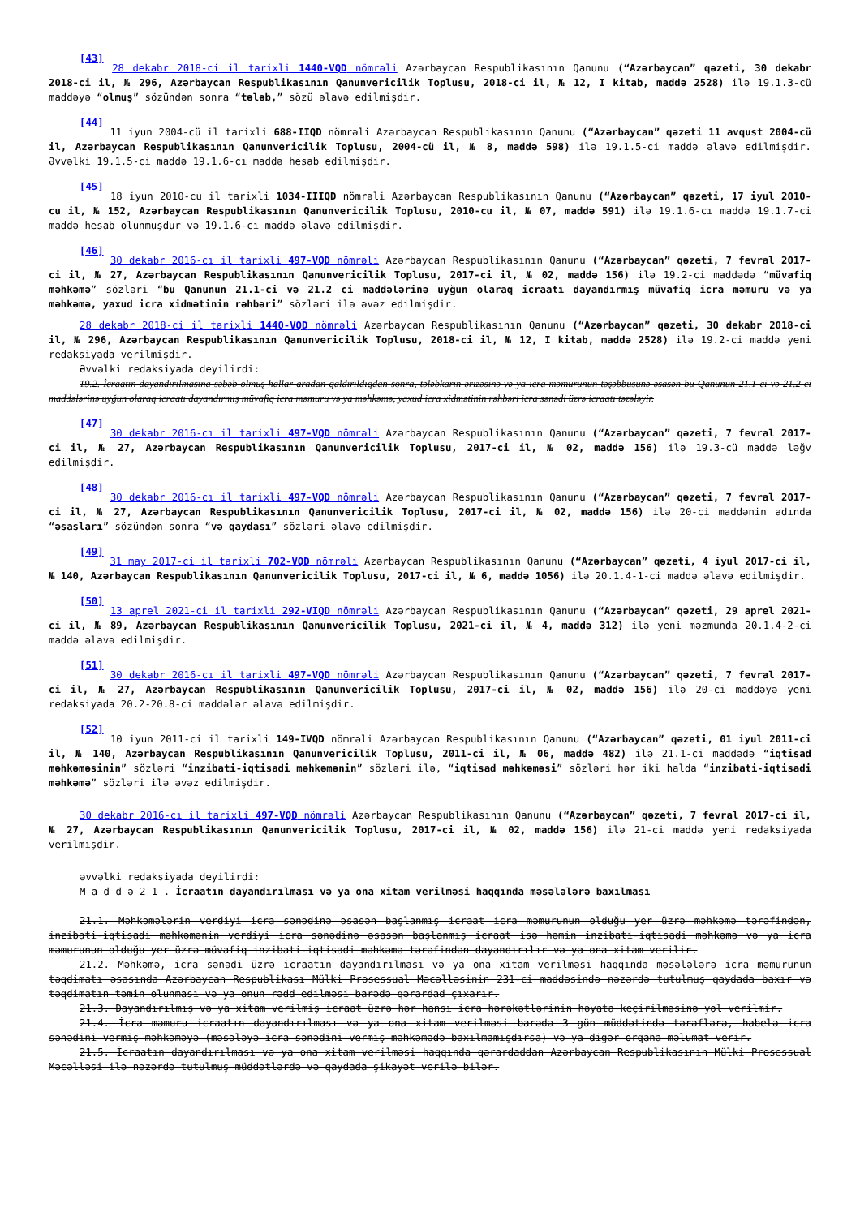<sup>[43]</sup> 28 dekabr 2018-ci il tarixli 1440-VQD nömrəli Azərbaycan Respublikasının Qanunu (“Azərbaycan” qəzeti, 30 dekabr 2018-ci il, № 296, Azərbaycan Respublikasının Qanunvericilik Toplusu, 2018-ci il, № 12, I kitab, maddə 2528) ilə 19.1.3-cü maddəyə “olmuş” sözündən sonra “tələb,” sözü əlavə edilmişdir.
<sup>[44]</sup> 11 iyun 2004-cü il tarixli 688-IIQD nömrəli Azərbaycan Respublikasının Qanunu (“Azərbaycan” qəzeti 11 avqust 2004-cü il, Azərbaycan Respublikasının Qanunvericilik Toplusu, 2004-cü il, № 8, maddə 598) ilə 19.1.5-ci maddə əlavə edilmişdir. Əvvəlki 19.1.5-ci maddə 19.1.6-cı maddə hesab edilmişdir.
<sup>[45]</sup> 18 iyun 2010-cu il tarixli 1034-IIIQD nömrəli Azərbaycan Respublikasının Qanunu (“Azərbaycan” qəzeti, 17 iyul 2010-cu il, № 152, Azərbaycan Respublikasının Qanunvericilik Toplusu, 2010-cu il, № 07, maddə 591) ilə 19.1.6-cı maddə 19.1.7-ci maddə hesab olunmuşdur və 19.1.6-cı maddə əlavə edilmişdir.
<sup>[46]</sup> 30 dekabr 2016-cı il tarixli 497-VQD nömrəli Azərbaycan Respublikasının Qanunu (“Azərbaycan” qəzeti, 7 fevral 2017-ci il, № 27, Azərbaycan Respublikasının Qanunvericilik Toplusu, 2017-ci il, № 02, maddə 156) ilə 19.2-ci maddədə “müvafiq məhkəmə” sözləri “bu Qanunun 21.1-ci və 21.2 ci maddələrinə uyğun olaraq icraatı dayandırmış müvafiq icra məmuru və ya məhkəmə, yaxud icra xidmətinin rəhbəri” sözləri ilə əvəz edilmişdir.
28 dekabr 2018-ci il tarixli 1440-VQD nömrəli Azərbaycan Respublikasının Qanunu (“Azərbaycan” qəzeti, 30 dekabr 2018-ci il, № 296, Azərbaycan Respublikasının Qanunvericilik Toplusu, 2018-ci il, № 12, I kitab, maddə 2528) ilə 19.2-ci maddə yeni redaksiyada verilmişdir.
Əvvəlki redaksiyada deyilirdi:
19.2. İcraatın dayandırılmasına səbəb olmuş hallar aradan qaldırıldıqdan sonra, tələbkarın ərizəsinə və ya icra məmurunun təşəbbüsünə əsasən bu Qanunun 21.1-ci və 21.2 ci maddələrinə uyğun olaraq icraatı dayandırmış müvafiq icra məmuru və ya məhkəmə, yaxud icra xidmətinin rəhbəri icra sənədi üzrə icraatı təzələyir.
<sup>[47]</sup> 30 dekabr 2016-cı il tarixli 497-VQD nömrəli Azərbaycan Respublikasının Qanunu (“Azərbaycan” qəzeti, 7 fevral 2017-ci il, № 27, Azərbaycan Respublikasının Qanunvericilik Toplusu, 2017-ci il, № 02, maddə 156) ilə 19.3-cü maddə ləğv edilmişdir.
<sup>[48]</sup> 30 dekabr 2016-cı il tarixli 497-VQD nömrəli Azərbaycan Respublikasının Qanunu (“Azərbaycan” qəzeti, 7 fevral 2017-ci il, № 27, Azərbaycan Respublikasının Qanunvericilik Toplusu, 2017-ci il, № 02, maddə 156) ilə 20-ci maddənin adında “əsasları” sözündən sonra “və qaydası” sözləri əlavə edilmişdir.
<sup>[49]</sup> 31 may 2017-ci il tarixli 702-VQD nömrəli Azərbaycan Respublikasının Qanunu (“Azərbaycan” qəzeti, 4 iyul 2017-ci il, № 140, Azərbaycan Respublikasının Qanunvericilik Toplusu, 2017-ci il, № 6, maddə 1056) ilə 20.1.4-1-ci maddə əlavə edilmişdir.
<sup>[50]</sup> 13 aprel 2021-ci il tarixli 292-VIQD nömrəli Azərbaycan Respublikasının Qanunu (“Azərbaycan” qəzeti, 29 aprel 2021-ci il, № 89, Azərbaycan Respublikasının Qanunvericilik Toplusu, 2021-ci il, № 4, maddə 312) ilə yeni məzmunda 20.1.4-2-ci maddə əlavə edilmişdir.
<sup>[51]</sup> 30 dekabr 2016-cı il tarixli 497-VQD nömrəli Azərbaycan Respublikasının Qanunu (“Azərbaycan” qəzeti, 7 fevral 2017-ci il, № 27, Azərbaycan Respublikasının Qanunvericilik Toplusu, 2017-ci il, № 02, maddə 156) ilə 20-ci maddəyə yeni redaksiyada 20.2-20.8-ci maddələr əlavə edilmişdir.
<sup>[52]</sup> 10 iyun 2011-ci il tarixli 149-IVQD nömrəli Azərbaycan Respublikasının Qanunu (“Azərbaycan” qəzeti, 01 iyul 2011-ci il, № 140, Azərbaycan Respublikasının Qanunvericilik Toplusu, 2011-ci il, № 06, maddə 482) ilə 21.1-ci maddədə “iqtisad məhkəməsinin” sözləri “inzibati-iqtisadi məhkəmənin” sözləri ilə, “iqtisad məhkəməsi” sözləri hər iki halda “inzibati-iqtisadi məhkəmə” sözləri ilə əvəz edilmişdir.
30 dekabr 2016-cı il tarixli 497-VQD nömrəli Azərbaycan Respublikasının Qanunu (“Azərbaycan” qəzeti, 7 fevral 2017-ci il, № 27, Azərbaycan Respublikasının Qanunvericilik Toplusu, 2017-ci il, № 02, maddə 156) ilə 21-ci maddə yeni redaksiyada verilmişdir.
əvvəlki redaksiyada deyilirdi:
M a d d ə 2 1 . İcraatın dayandırılması və ya ona xitam verilməsi haqqında məsələlərə baxılması
21.1. Məhkəmələrin verdiyi icra sənədinə əsasən başlanmış icraat icra məmurunun olduğu yer üzrə məhkəmə tərəfindən, inzibati-iqtisadi məhkəmənin verdiyi icra sənədinə əsasən başlanmış icraat isə həmin inzibati-iqtisadi məhkəmə və ya icra məmurunun olduğu yer üzrə müvafiq inzibati-iqtisadi məhkəmə tərəfindən dayandırılır və ya ona xitam verilir.
21.2. Məhkəmə, icra sənədi üzrə icraatın dayandırılması və ya ona xitam verilməsi haqqında məsələlərə icra məmurunun təqdimatı əsasında Azərbaycan Respublikası Mülki Prosessual Məcəlləsinin 231-ci maddəsində nəzərdə tutulmuş qaydada baxır və təqdimatın təmin olunması və ya onun rədd edilməsi barədə qərardad çıxarır.
21.3. Dayandırılmış və ya xitam verilmiş icraat üzrə hər hansı icra hərəkətlərinin həyata keçirilməsinə yol verilmir.
21.4. İcra məmuru icraatın dayandırılması və ya ona xitam verilməsi barədə 3 gün müddətində tərəflərə, habelə icra sənədini vermiş məhkəməyə (məsələyə icra sənədini vermiş məhkəmədə baxılmamışdırsa) və ya digər orqana məlumat verir.
21.5. İcraatın dayandırılması və ya ona xitam verilməsi haqqında qərardaddan Azərbaycan Respublikasının Mülki Prosessual Məcəlləsi ilə nəzərdə tutulmuş müddətlərdə və qaydada şikayət verilə bilər.